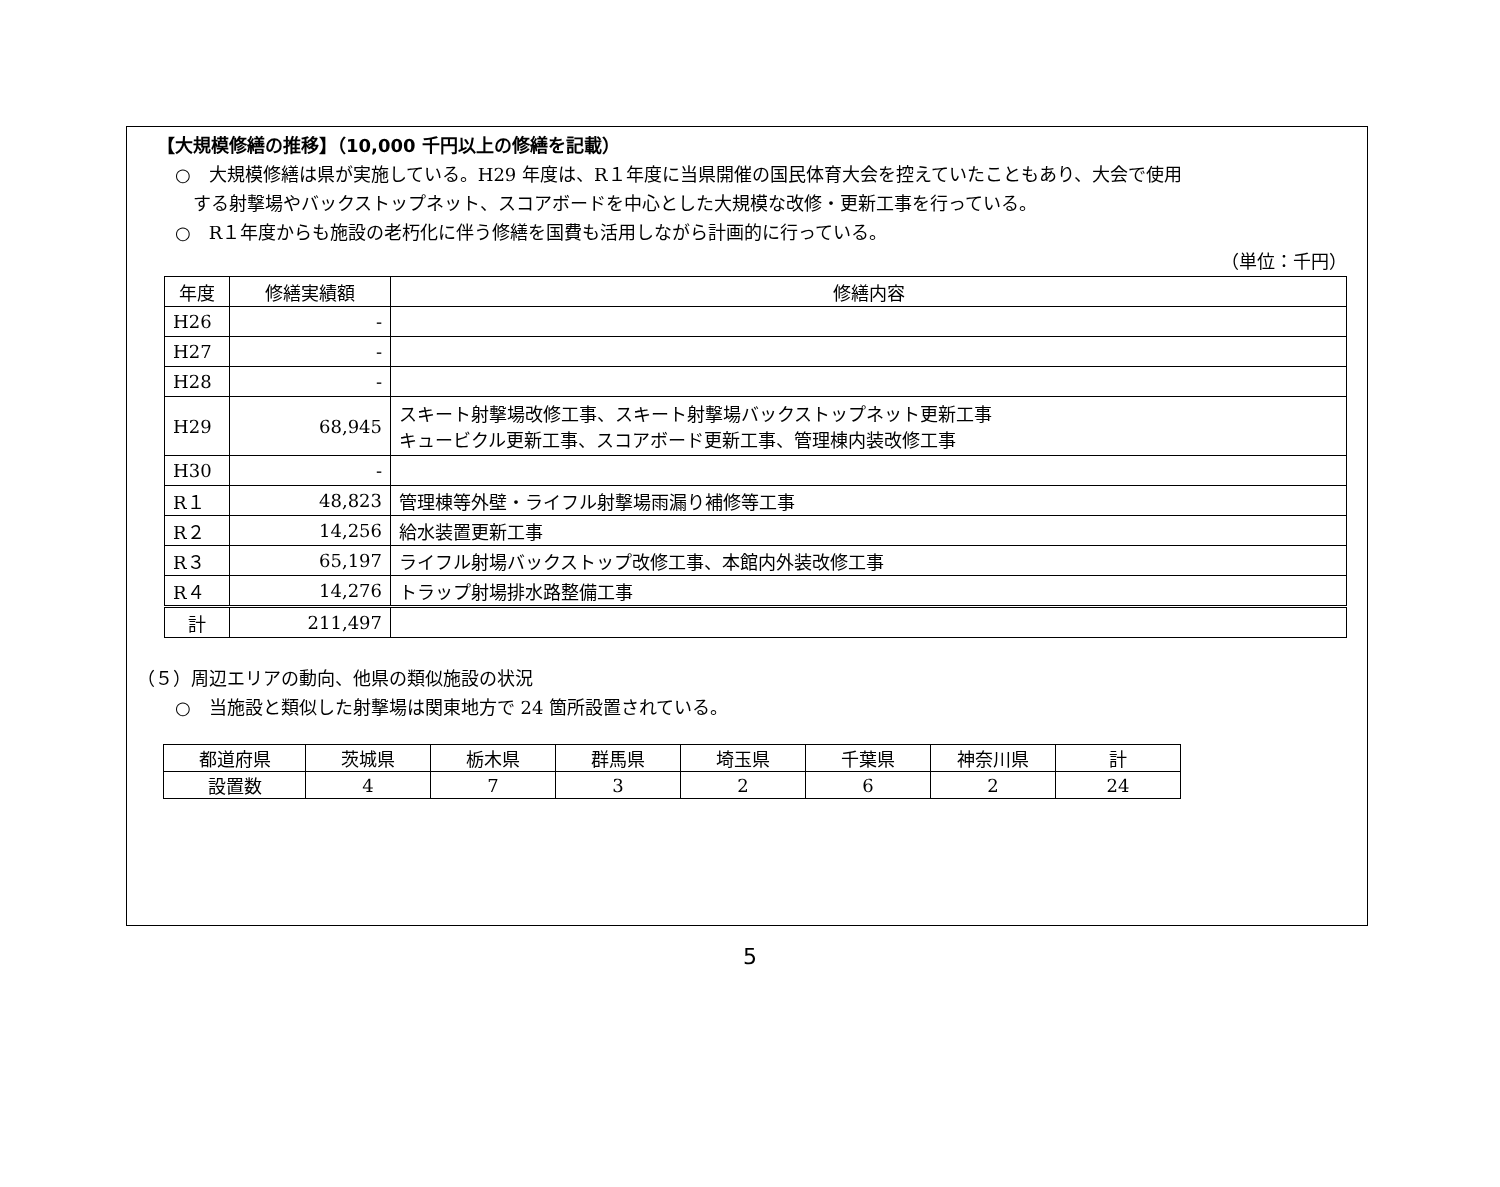【大規模修繕の推移】（10,000 千円以上の修繕を記載）
　○　大規模修繕は県が実施している。H29 年度は、R１年度に当県開催の国民体育大会を控えていたこともあり、大会で使用
　　する射撃場やバックストップネット、スコアボードを中心とした大規模な改修・更新工事を行っている。
　○　R１年度からも施設の老朽化に伴う修繕を国費も活用しながら計画的に行っている。
（単位：千円）
| 年度 | 修繕実績額 | 修繕内容 |
| H26 | - | |
| H27 | - | |
| H28 | - | |
| H29 | 68,945 | スキート射撃場改修工事、スキート射撃場バックストップネット更新工事 キュービクル更新工事、スコアボード更新工事、管理棟内装改修工事 |
| H30 | - | |
| R１ | 48,823 | 管理棟等外壁・ライフル射撃場雨漏り補修等工事 |
| R２ | 14,256 | 給水装置更新工事 |
| R３ | 65,197 | ライフル射場バックストップ改修工事、本館内外装改修工事 |
| R４ | 14,276 | トラップ射場排水路整備工事 |
| 計 | 211,497 | |
（５）周辺エリアの動向、他県の類似施設の状況
　○　当施設と類似した射撃場は関東地方で 24 箇所設置されている。
| 都道府県 | 茨城県 | 栃木県 | 群馬県 | 埼玉県 | 千葉県 | 神奈川県 | 計 |
| 設置数 | 4 | 7 | 3 | 2 | 6 | 2 | 24 |
5